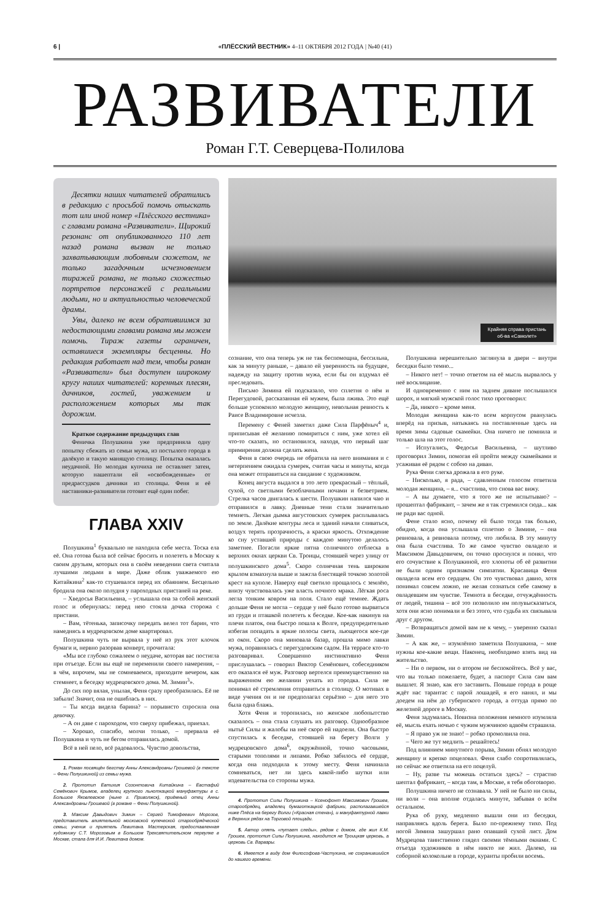6 | «ПЛЁССКИЙ ВЕСТНИК» 4–11 ОКТЯБРЯ 2012 ГОДА | №40 (41)
РАЗВИВАТЕЛИ
Роман Г.Т. Северцева-Полилова
Десятки наших читателей обратились в редакцию с просьбой помочь отыскать тот или иной номер «Плёсского вестника» с главами романа «Развиватели». Щирокий резонанс от опубликованного 110 лет назад романа вызван не только захватывающим любовным сюжетом, не только загадочным исчезновением тиражей романа, не только схожестью портретов персонажей с реальными людьми, но и актуальностью человеческой драмы.
Увы, далеко не всем обратившимся за недостающими главами романа мы можем помочь. Тираж газеты ограничен, оставшиеся экземпляры бесценны. Но редакция работает над тем, чтобы роман «Развиватели» был доступен широкому кругу наших читателей: коренных плесян, дачников, гостей, уважением и расположением которых мы так дорожим.
Краткое содержание предыдущих глав
Феничка Полушкина уже предприняла одну попытку сбежать из семьи мужа, из постылого города в далёкую и такую манящую столицу. Попытка оказалась неудачной. Но молодая купчиха не оставляет затеи, которую нашептали ей «освобожденные» от предрассудков дачники из столицы. Феня и её наставники-развиватели готовят ещё один побег.
ГЛАВА XXIV
Полушкина<sup>1</sup> буквально не находила себе места. Тоска ела её. Она готова была всё сейчас бросить и полететь в Москву к своим друзьям, которых она в своём неведении света считала лучшими людьми в мире. Даже облик уважаемого ею Китайкина<sup>2</sup> как-то стушевался перед их обаянием. Бесцельно бродила она около полудня у пароходных пристаней на реке.
– Хведосья Васильевна, – услышала она за собой женский голос и обернулась: перед нею стояла дочка сторожа с пристани.
– Вам, тётенька, записочку передать велел тот барин, что намеднясь в мудрецовском доме квартировал.
Полушкина чуть не вырвала у неё из рук этот клочок бумаги и, нервно разорвав конверт, прочитала:
«Мы все глубоко сожалеем о неудаче, которая вас постигла при отъезде. Если вы ещё не переменили своего намерения, – в чём, впрочем, мы не сомневаемся, приходите вечером, как стемнеет, в беседку мудрецовского дома. М. Зимин<sup>3</sup>».
До сих пор вялая, унылая, Феня сразу преобразилась. Её не забыли! Значит, она не ошиблась в них.
– Ты когда видела барина? – порывисто спросила она девочку.
– А он даве с пароходом, что сверху прибежал, приехал.
– Хорошо, спасибо, молчи только, – прервала её Полушкина и чуть не бегом отправилась домой.
Всё в ней пело, всё радовалось. Чувство довольства,
1. Роман посвящён бегству Анны Александровны Грошевой (в тексте – Фени Полушкиной) из семьи мужа.
2. Прототип Евтихия Созонтовича Китайкина – Евстафий Семёнович Крымов, владелец крупного льноткацкой мануфактуры в с. Большое Яковлевское (ныне г. Приволжск), приёмный отец Анны Александровны Грошевой (в романе – Фени Полушкиной).
3. Максим Давыдович Зимин – Сергей Тимофеевич Морозов, представитель влиятельной московской купеческой старообрядческой семьи, ученик и приятель Левитана. Мастерская, предоставленная художнику С.Т. Морозовым в Большом Трехсвятительском переулке в Москве, стала для И.И. Левитана домом.
Крайняя справа пристань
об-ва «Самолет»
сознание, что она теперь уж не так беспомощна, бессильна, как за минуту раньше, – давало ей уверенность на будущее, надежду на защиту против мужа, если бы он вздумал её преследовать.
Письмо Зимина ей подсказало, что сплетня о нём и Перегудовой, рассказанная ей мужем, была лжива. Это ещё больше успокоило молодую женщину, невольная ревность к Раисе Владимировне исчезла.
Перемену с Феней заметил даже Сила Парфёныч<sup>4</sup> и, приписывая её желанию помириться с ним, уже хотел ей что-то сказать, но остановился, находя, что первый шаг примирения должна сделать жена.
Феня в свою очередь не обратила на него внимания и с нетерпением ожидала сумерек, считая часы и минуты, когда она может отправиться на свидание с художником.
Конец августа выдался в это лето прекрасный – тёплый, сухой, со светлыми безоблачными ночами и безветрием. Стрелка часов двигалась к шести. Полушкин напился чаю и отправился в лавку. Дневные тени стали значительно темнеть. Легкая дымка августовских сумерек расплывалась по земле. Далёкие контуры леса и зданий начали сливаться, воздух терять прозрачность, а краски яркость. Отхождение ко сну уставшей природы с каждою минутою делалось заметнее. Погасли яркие пятна солнечного отблеска в верхних окнах церкви Св. Троицы, стоявшей через улицу от полушкинского дома<sup>5</sup>. Скоро солнечная тень широким крылом взмахнула выше и зажгла блестящей точкою золотой крест на куполе. Наверху ещё светило прощалось с землёю, внизу чувствовалась уже власть ночного мрака. Лёгкая роса легла тонким ковром на поля. Стало ещё темнее. Ждать дольше Феня не могла – сердце у неё было готово вырваться из груди и пташкой полететь к беседке. Кое-как накинув на плечи платок, она быстро пошла к Волге, предупредительно избегая попадать в яркие полосы света, льющегося кое-где из окон. Скоро она миновала базар, прошла мимо лавки мужа, поравнялась с перегудовским садом. На террасе кто-то разговаривал. Совершенно инстинктивно Феня прислушалась – говорил Виктор Семёнович, собеседником его оказался её муж. Разговор вертелся преимущественно на выраженном ею желании уехать из городка. Сила не понимал её стремления отправиться в столицу. О мотивах в виде учения он и не предполагал серьёзно – для него это была одна блажь.
Хотя Феня и торопилась, но женское любопытство сказалось – она стала слушать их разговор. Однообразное нытьё Силы и жалобы на неё скоро ей надоели. Она быстро спустилась к беседке, стоявшей на берегу Волги у мудрецовского дома<sup>6</sup>, окружённой, точно часовыми, старыми тополями и липами. Робко забилось её сердце, когда она подходила к этому месту. Феня начинала сомневаться, нет ли здесь какой-либо шутки или издевательства со стороны мужа.
4. Прототип Силы Полушкина – Ксенофонт Максимович Грошев, старообрядец, владелец бумаготкацкой фабрики, располагавшейся ниже Плёса на берегу Волги («Красная стена»), и мануфактурной лавки в Верхних рядах на Торговой площади.
5. Автор опять «путает следы», рядом с домом, где жил К.М. Грошев, прототип Силы Полушкина, находится не Троицкая церковь, а церковь Св. Варвары.
6. Имеется в виду дом Философова-Частухина, не сохранившийся до нашего времени.
Полушкина нерешительно заглянула в двери – внутри беседки было темно...
– Никого нет! – точно ответом на её мысль вырвалось у неё восклицание.
И одновременно с ним на заднем диване послышался шорох, и мягкий мужской голос тихо проговорил:
– Да, никого – кроме меня.
Молодая женщина как-то всем корпусом рванулась вперёд на призыв, натыкаясь на поставленные здесь на время зимы садовые скамейки. Она ничего не помнила и только шла на этот голос.
– Испугались, Федосья Васильевна, – шутливо проговорил Зимин, помогая ей пройти между скамейками и усаживая её рядом с собою на диван.
Рука Фени слегка дрожала в его руке.
– Нисколько, я рада, – сдавленным голосом ответила молодая женщина, – я... счастлива, что снова вас вижу.
– А вы думаете, что я того же не испытываю? – прошептал фабрикант, – зачем же я так стремился сюда... как не ради вас одной.
Фене стало ясно, почему ей было тогда так больно, обидно, когда она услышала сплетню о Зимине, – она ревновала, а ревновала потому, что любила. В эту минуту она была счастлива. То же самое чувство овладело и Максимом Давыдовичем, он точно проснулся и понял, что его сочувствие к Полушкиной, его хлопоты об её развитии не были одним признаком симпатии. Красавица Феня овладела всем его сердцем. Он это чувствовал давно, хотя понимал совсем ложно, не желая сознаться себе самому в овладевшем им чувстве. Темнота в беседке, отчуждённость от людей, тишина – всё это позволило им полувысказаться, хотя они ясно понимали и без этого, что судьба их связывала друг с другом.
– Возвращаться домой вам не к чему, – уверенно сказал Зимин.
– А как же, – изумлённо заметила Полушкина, – мне нужны кое-какие вещи. Наконец, необходимо взять вид на жительство.
– Ни о первом, ни о втором не беспокойтесь. Всё у вас, что вы только пожелаете, будет, а паспорт Сила сам вам вышлет. Я знаю, как его заставить. Повыше города в роще ждёт нас тарантас с парой лошадей, я его нанял, и мы доедем на нём до губернского города, а оттуда прямо по железной дороге в Москву.
Феня задумалась. Новизна положения немного изумляла её, мысль ехать ночью с чужим мужчиною вдвоём страшила.
– Я право уж не знаю! – робко промолвила она.
– Чего же тут медлить – решайтесь!
Под влиянием минутного порыва, Зимин обнял молодую женщину и крепко поцеловал. Феня слабо сопротивлялась, но сейчас же ответила на его поцелуй.
– Ну, разве ты можешь остаться здесь? – страстно шептал фабрикант, – когда там, в Москве, я тебя обогotворю.
Полушкина ничего не сознавала. У ней не было ни силы, ни воли – она вполне отдалась минуте, забывая о всём остальном.
Рука об руку, медленно вышли они из беседки, направляясь вдоль берега. Было по-прежнему тихо. Под ногой Зимина зашуршал рано опавший сухой лист. Дом Мудрецова таинственно глядел своими тёмными окнами. С отъезда художников в нём никто не жил. Далеко, на соборной колокольне в городе, куранты пробили восемь.